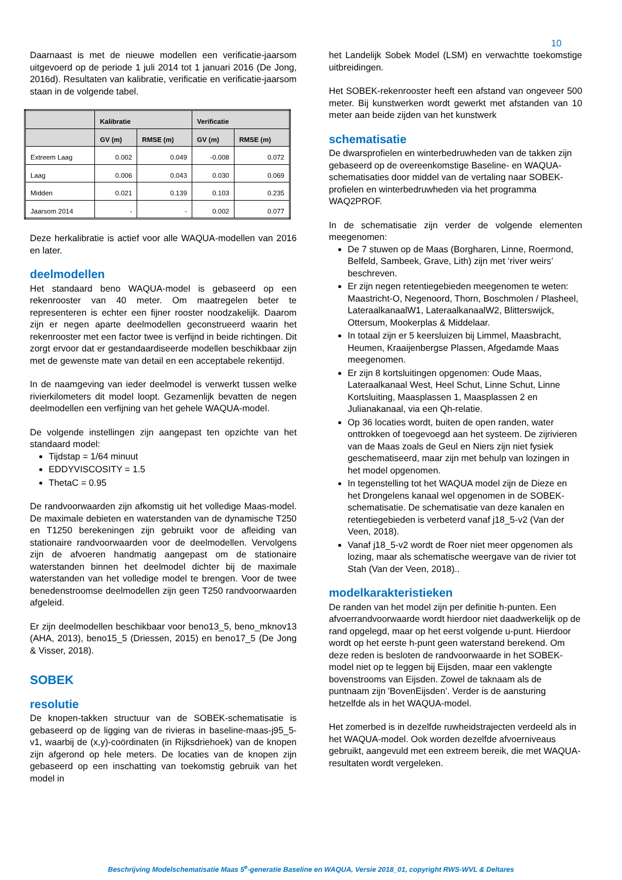10
Daarnaast is met de nieuwe modellen een verificatie-jaarsom uitgevoerd op de periode 1 juli 2014 tot 1 januari 2016 (De Jong, 2016d). Resultaten van kalibratie, verificatie en verificatie-jaarsom staan in de volgende tabel.
| | Kalibratie | | Verificatie | |
| --- | --- | --- | --- | --- |
| | GV (m) | RMSE (m) | GV (m) | RMSE (m) |
| Extreem Laag | 0.002 | 0.049 | -0.008 | 0.072 |
| Laag | 0.006 | 0.043 | 0.030 | 0.069 |
| Midden | 0.021 | 0.139 | 0.103 | 0.235 |
| Jaarsom 2014 | - | - | 0.002 | 0.077 |
Deze herkalibratie is actief voor alle WAQUA-modellen van 2016 en later.
deelmodellen
Het standaard beno WAQUA-model is gebaseerd op een rekenrooster van 40 meter. Om maatregelen beter te representeren is echter een fijner rooster noodzakelijk. Daarom zijn er negen aparte deelmodellen geconstrueerd waarin het rekenrooster met een factor twee is verfijnd in beide richtingen. Dit zorgt ervoor dat er gestandaardiseerde modellen beschikbaar zijn met de gewenste mate van detail en een acceptabele rekentijd.
In de naamgeving van ieder deelmodel is verwerkt tussen welke rivierkilometers dit model loopt. Gezamenlijk bevatten de negen deelmodellen een verfijning van het gehele WAQUA-model.
De volgende instellingen zijn aangepast ten opzichte van het standaard model:
Tijdstap = 1/64 minuut
EDDYVISCOSITY = 1.5
ThetaC = 0.95
De randvoorwaarden zijn afkomstig uit het volledige Maas-model. De maximale debieten en waterstanden van de dynamische T250 en T1250 berekeningen zijn gebruikt voor de afleiding van stationaire randvoorwaarden voor de deelmodellen. Vervolgens zijn de afvoeren handmatig aangepast om de stationaire waterstanden binnen het deelmodel dichter bij de maximale waterstanden van het volledige model te brengen. Voor de twee benedenstroomse deelmodellen zijn geen T250 randvoorwaarden afgeleid.
Er zijn deelmodellen beschikbaar voor beno13_5, beno_mknov13 (AHA, 2013), beno15_5 (Driessen, 2015) en beno17_5 (De Jong & Visser, 2018).
SOBEK
resolutie
De knopen-takken structuur van de SOBEK-schematisatie is gebaseerd op de ligging van de rivieras in baseline-maas-j95_5-v1, waarbij de (x,y)-coördinaten (in Rijksdriehoek) van de knopen zijn afgerond op hele meters. De locaties van de knopen zijn gebaseerd op een inschatting van toekomstig gebruik van het model in
het Landelijk Sobek Model (LSM) en verwachtte toekomstige uitbreidingen.
Het SOBEK-rekenrooster heeft een afstand van ongeveer 500 meter. Bij kunstwerken wordt gewerkt met afstanden van 10 meter aan beide zijden van het kunstwerk
schematisatie
De dwarsprofielen en winterbedruwheden van de takken zijn gebaseerd op de overeenkomstige Baseline- en WAQUA-schematisaties door middel van de vertaling naar SOBEK-profielen en winterbedruwheden via het programma WAQ2PROF.
In de schematisatie zijn verder de volgende elementen meegenomen:
De 7 stuwen op de Maas (Borgharen, Linne, Roermond, Belfeld, Sambeek, Grave, Lith) zijn met ‘river weirs’ beschreven.
Er zijn negen retentiegebieden meegenomen te weten: Maastricht-O, Negenoord, Thorn, Boschmolen / Plasheel, LateraalkanaalW1, LateraalkanaalW2, Blitterswijck, Ottersum, Mookerplas & Middelaar.
In totaal zijn er 5 keersluizen bij Limmel, Maasbracht, Heumen, Kraaijenbergse Plassen, Afgedamde Maas meegenomen.
Er zijn 8 kortsluitingen opgenomen: Oude Maas, Lateraalkanaal West, Heel Schut, Linne Schut, Linne Kortsluiting, Maasplassen 1, Maasplassen 2 en Julianakanaal, via een Qh-relatie.
Op 36 locaties wordt, buiten de open randen, water onttrokken of toegevoegd aan het systeem. De zijrivieren van de Maas zoals de Geul en Niers zijn niet fysiek geschematiseerd, maar zijn met behulp van lozingen in het model opgenomen.
In tegenstelling tot het WAQUA model zijn de Dieze en het Drongelens kanaal wel opgenomen in de SOBEK-schematisatie. De schematisatie van deze kanalen en retentiegebieden is verbeterd vanaf j18_5-v2 (Van der Veen, 2018).
Vanaf j18_5-v2 wordt de Roer niet meer opgenomen als lozing, maar als schematische weergave van de rivier tot Stah (Van der Veen, 2018)..
modelkarakteristieken
De randen van het model zijn per definitie h-punten. Een afvoerrandvoorwaarde wordt hierdoor niet daadwerkelijk op de rand opgelegd, maar op het eerst volgende u-punt. Hierdoor wordt op het eerste h-punt geen waterstand berekend. Om deze reden is besloten de randvoorwaarde in het SOBEK-model niet op te leggen bij Eijsden, maar een vaklengte bovenstrooms van Eijsden. Zowel de taknaam als de puntnaam zijn 'BovenEijsden’. Verder is de aansturing hetzelfde als in het WAQUA-model.
Het zomerbed is in dezelfde ruwheidstrajecten verdeeld als in het WAQUA-model. Ook worden dezelfde afvoerniveaus gebruikt, aangevuld met een extreem bereik, die met WAQUA-resultaten wordt vergeleken.
Beschrijving Modelschematisatie Maas 5<sup>e</sup>-generatie Baseline en WAQUA, Versie 2018_01, copyright RWS-WVL & Deltares